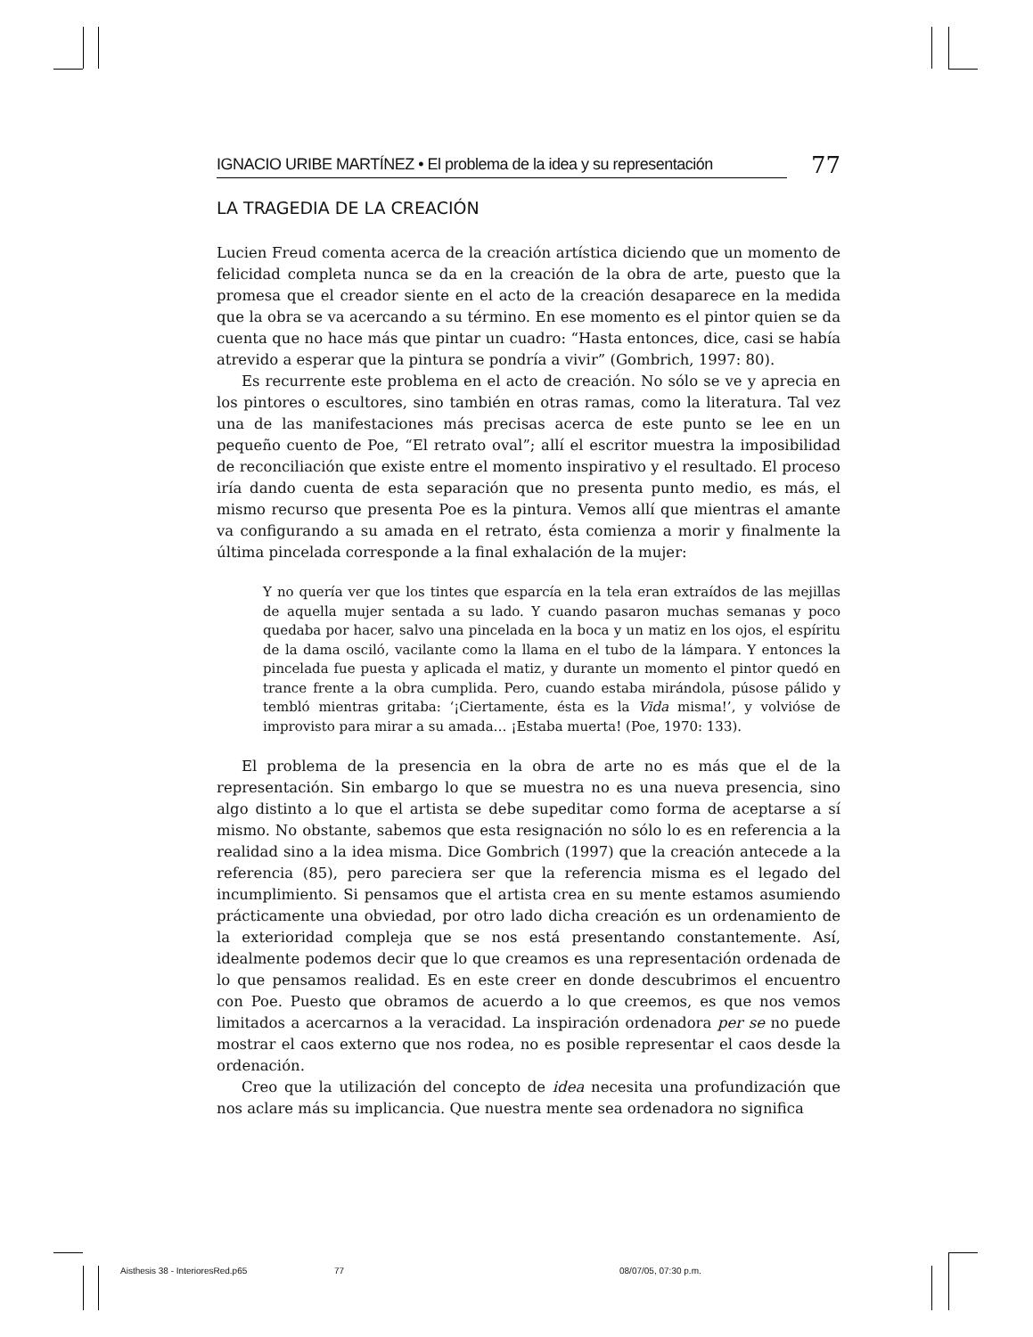IGNACIO URIBE MARTÍNEZ • El problema de la idea y su representación 77
LA TRAGEDIA DE LA CREACIÓN
Lucien Freud comenta acerca de la creación artística diciendo que un momento de felicidad completa nunca se da en la creación de la obra de arte, puesto que la promesa que el creador siente en el acto de la creación desaparece en la medida que la obra se va acercando a su término. En ese momento es el pintor quien se da cuenta que no hace más que pintar un cuadro: “Hasta entonces, dice, casi se había atrevido a esperar que la pintura se pondría a vivir” (Gombrich, 1997: 80).
Es recurrente este problema en el acto de creación. No sólo se ve y aprecia en los pintores o escultores, sino también en otras ramas, como la literatura. Tal vez una de las manifestaciones más precisas acerca de este punto se lee en un pequeño cuento de Poe, “El retrato oval”; allí el escritor muestra la imposibilidad de reconciliación que existe entre el momento inspirativo y el resultado. El proceso iría dando cuenta de esta separación que no presenta punto medio, es más, el mismo recurso que presenta Poe es la pintura. Vemos allí que mientras el amante va configurando a su amada en el retrato, ésta comienza a morir y finalmente la última pincelada corresponde a la final exhalación de la mujer:
Y no quería ver que los tintes que esparcía en la tela eran extraídos de las mejillas de aquella mujer sentada a su lado. Y cuando pasaron muchas semanas y poco quedaba por hacer, salvo una pincelada en la boca y un matiz en los ojos, el espíritu de la dama osciló, vacilante como la llama en el tubo de la lámpara. Y entonces la pincelada fue puesta y aplicada el matiz, y durante un momento el pintor quedó en trance frente a la obra cumplida. Pero, cuando estaba mirándola, púsose pálido y tembló mientras gritaba: ‘¡Ciertamente, ésta es la Vida misma!’, y volvióse de improvisto para mirar a su amada… ¡Estaba muerta! (Poe, 1970: 133).
El problema de la presencia en la obra de arte no es más que el de la representación. Sin embargo lo que se muestra no es una nueva presencia, sino algo distinto a lo que el artista se debe supeditar como forma de aceptarse a sí mismo. No obstante, sabemos que esta resignación no sólo lo es en referencia a la realidad sino a la idea misma. Dice Gombrich (1997) que la creación antecede a la referencia (85), pero pareciera ser que la referencia misma es el legado del incumplimiento. Si pensamos que el artista crea en su mente estamos asumiendo prácticamente una obviedad, por otro lado dicha creación es un ordenamiento de la exterioridad compleja que se nos está presentando constantemente. Así, idealmente podemos decir que lo que creamos es una representación ordenada de lo que pensamos realidad. Es en este creer en donde descubrimos el encuentro con Poe. Puesto que obramos de acuerdo a lo que creemos, es que nos vemos limitados a acercarnos a la veracidad. La inspiración ordenadora per se no puede mostrar el caos externo que nos rodea, no es posible representar el caos desde la ordenación.
Creo que la utilización del concepto de idea necesita una profundización que nos aclare más su implicancia. Que nuestra mente sea ordenadora no significa
Aisthesis 38 - InterioresRed.p65 77 08/07/05, 07:30 p.m.